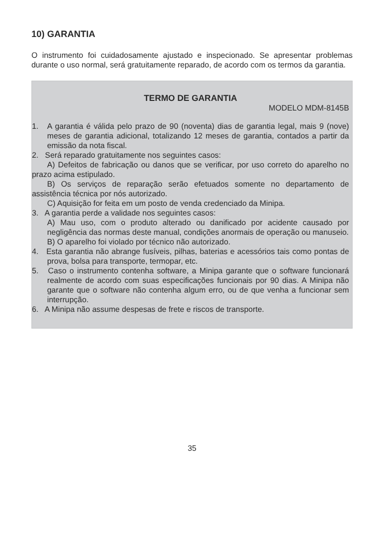10) GARANTIA
O instrumento foi cuidadosamente ajustado e inspecionado. Se apresentar problemas durante o uso normal, será gratuitamente reparado, de acordo com os termos da garantia.
TERMO DE GARANTIA
MODELO MDM-8145B
1. A garantia é válida pelo prazo de 90 (noventa) dias de garantia legal, mais 9 (nove) meses de garantia adicional, totalizando 12 meses de garantia, contados a partir da emissão da nota fiscal.
2. Será reparado gratuitamente nos seguintes casos:
A) Defeitos de fabricação ou danos que se verificar, por uso correto do aparelho no prazo acima estipulado.
B) Os serviços de reparação serão efetuados somente no departamento de assistência técnica por nós autorizado.
C) Aquisição for feita em um posto de venda credenciado da Minipa.
3. A garantia perde a validade nos seguintes casos:
A) Mau uso, com o produto alterado ou danificado por acidente causado por negligência das normas deste manual, condições anormais de operação ou manuseio.
B) O aparelho foi violado por técnico não autorizado.
4. Esta garantia não abrange fusíveis, pilhas, baterias e acessórios tais como pontas de prova, bolsa para transporte, termopar, etc.
5. Caso o instrumento contenha software, a Minipa garante que o software funcionará realmente de acordo com suas especificações funcionais por 90 dias. A Minipa não garante que o software não contenha algum erro, ou de que venha a funcionar sem interrupção.
6. A Minipa não assume despesas de frete e riscos de transporte.
35